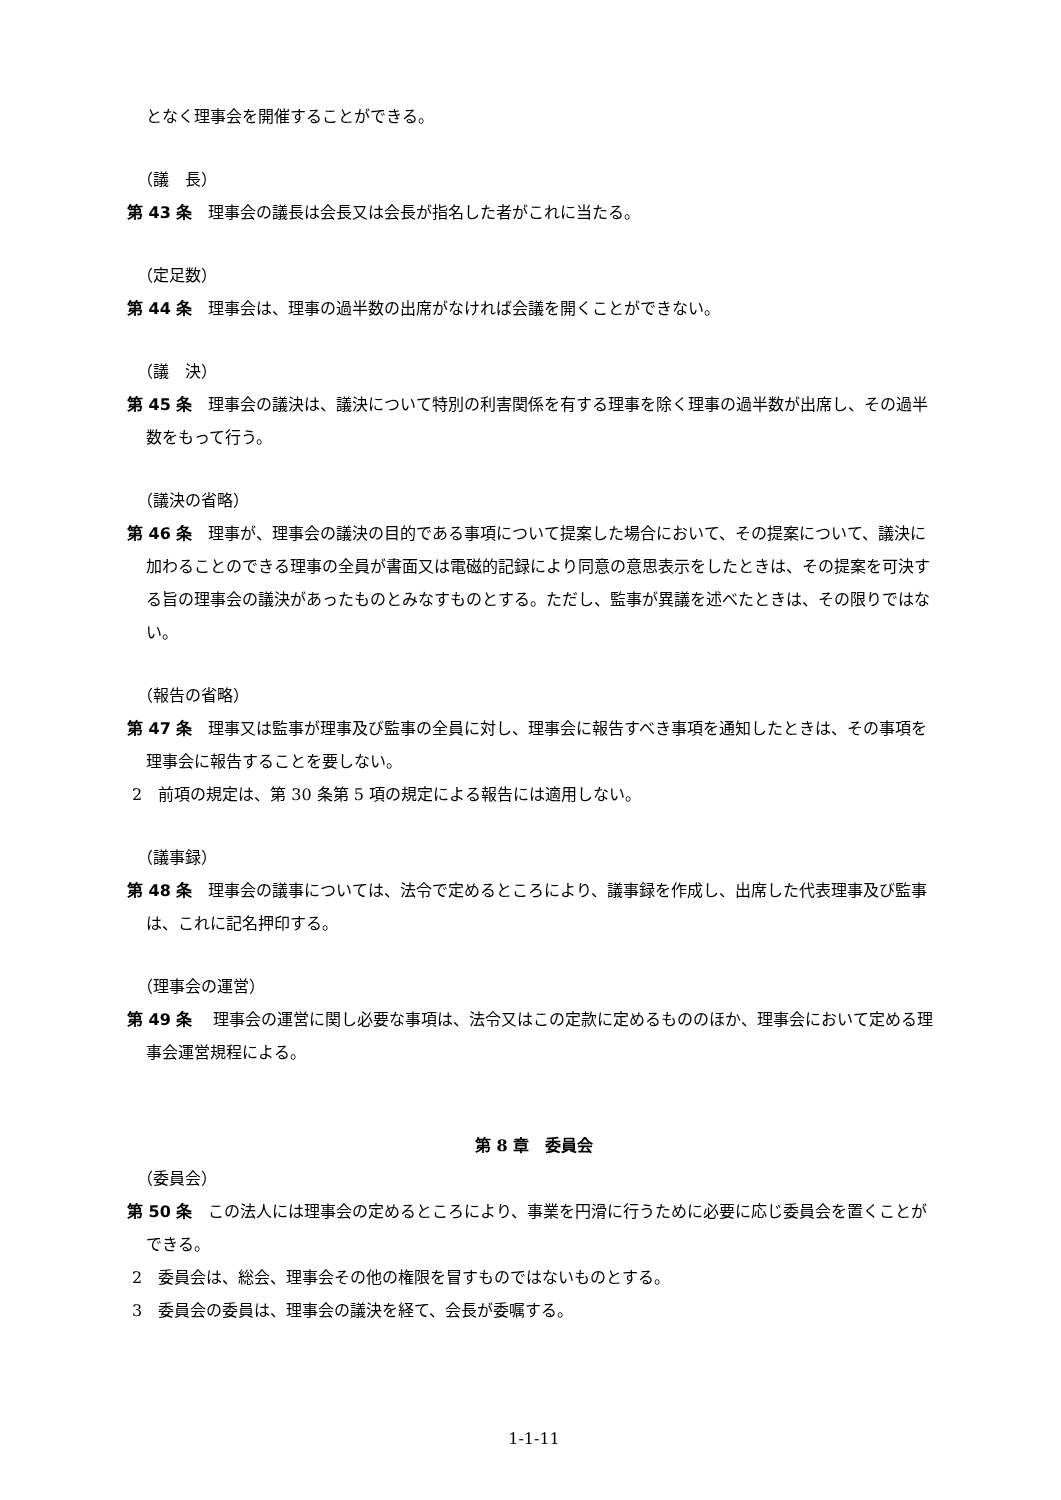となく理事会を開催することができる。
（議　長）
第 43 条　理事会の議長は会長又は会長が指名した者がこれに当たる。
（定足数）
第 44 条　理事会は、理事の過半数の出席がなければ会議を開くことができない。
（議　決）
第 45 条　理事会の議決は、議決について特別の利害関係を有する理事を除く理事の過半数が出席し、その過半数をもって行う。
（議決の省略）
第 46 条　理事が、理事会の議決の目的である事項について提案した場合において、その提案について、議決に加わることのできる理事の全員が書面又は電磁的記録により同意の意思表示をしたときは、その提案を可決する旨の理事会の議決があったものとみなすものとする。ただし、監事が異議を述べたときは、その限りではない。
（報告の省略）
第 47 条　理事又は監事が理事及び監事の全員に対し、理事会に報告すべき事項を通知したときは、その事項を理事会に報告することを要しない。
2　前項の規定は、第 30 条第 5 項の規定による報告には適用しない。
（議事録）
第 48 条　理事会の議事については、法令で定めるところにより、議事録を作成し、出席した代表理事及び監事は、これに記名押印する。
（理事会の運営）
第 49 条　 理事会の運営に関し必要な事項は、法令又はこの定款に定めるもののほか、理事会において定める理事会運営規程による。
第 8 章　委員会
（委員会）
第 50 条　この法人には理事会の定めるところにより、事業を円滑に行うために必要に応じ委員会を置くことができる。
2　委員会は、総会、理事会その他の権限を冒すものではないものとする。
3　委員会の委員は、理事会の議決を経て、会長が委嘱する。
1-1-11